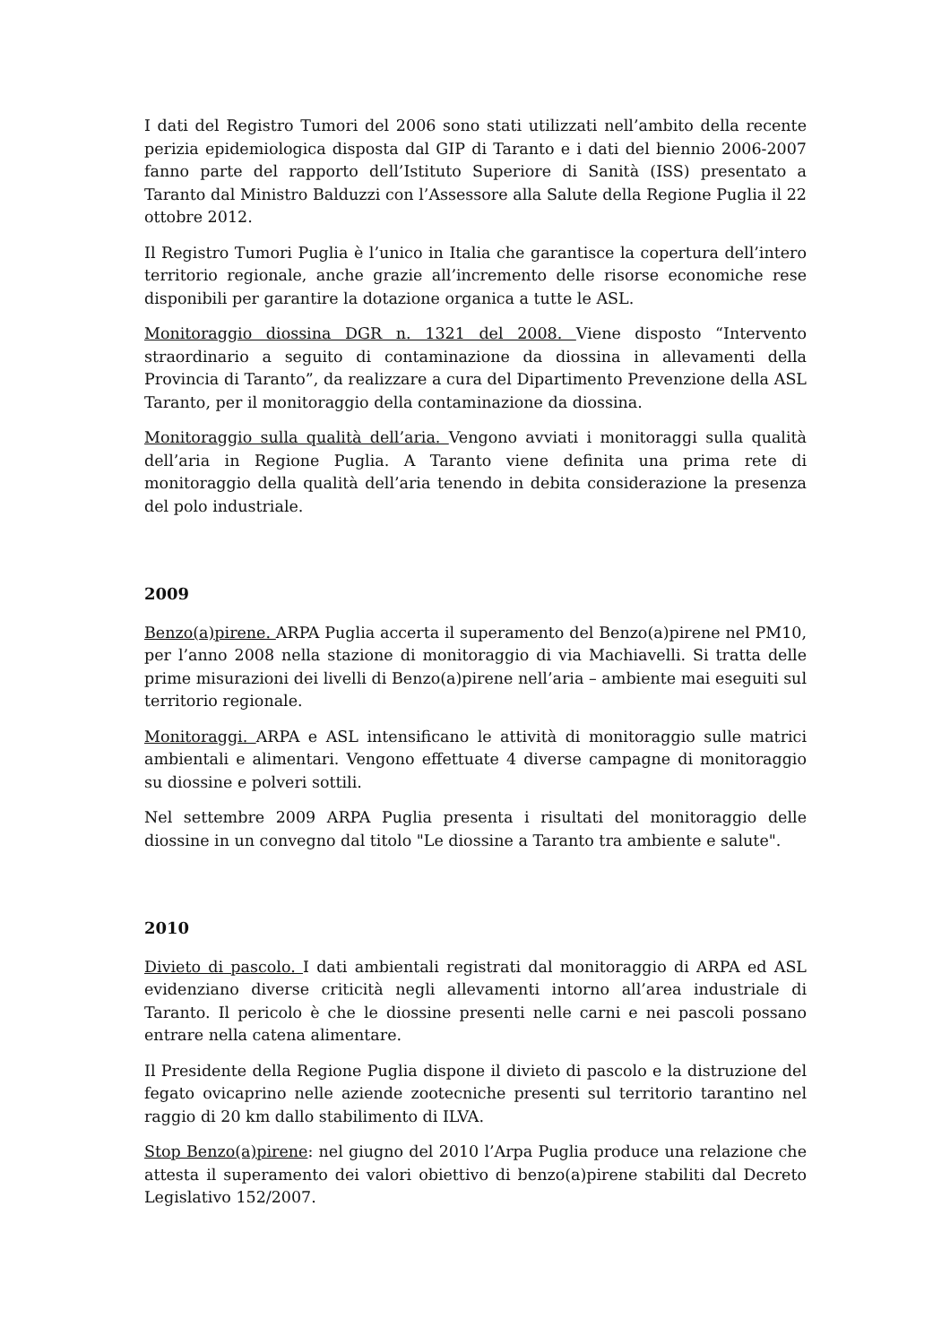I dati del Registro Tumori del 2006 sono stati utilizzati nell’ambito della recente perizia epidemiologica disposta dal GIP di Taranto e i dati del biennio 2006-2007 fanno parte del rapporto dell’Istituto Superiore di Sanità (ISS) presentato a Taranto dal Ministro Balduzzi con l’Assessore alla Salute della Regione Puglia il 22 ottobre 2012.
Il Registro Tumori Puglia è l’unico in Italia che garantisce la copertura dell’intero territorio regionale, anche grazie all’incremento delle risorse economiche rese disponibili per garantire la dotazione organica a tutte le ASL.
Monitoraggio diossina DGR n. 1321 del 2008. Viene disposto “Intervento straordinario a seguito di contaminazione da diossina in allevamenti della Provincia di Taranto”, da realizzare a cura del Dipartimento Prevenzione della ASL Taranto, per il monitoraggio della contaminazione da diossina.
Monitoraggio sulla qualità dell’aria. Vengono avviati i monitoraggi sulla qualità dell’aria in Regione Puglia. A Taranto viene definita una prima rete di monitoraggio della qualità dell’aria tenendo in debita considerazione la presenza del polo industriale.
2009
Benzo(a)pirene. ARPA Puglia accerta il superamento del Benzo(a)pirene nel PM10, per l’anno 2008 nella stazione di monitoraggio di via Machiavelli. Si tratta delle prime misurazioni dei livelli di Benzo(a)pirene nell’aria – ambiente mai eseguiti sul territorio regionale.
Monitoraggi. ARPA e ASL intensificano le attività di monitoraggio sulle matrici ambientali e alimentari. Vengono effettuate 4 diverse campagne di monitoraggio su diossine e polveri sottili.
Nel settembre 2009 ARPA Puglia presenta i risultati del monitoraggio delle diossine in un convegno dal titolo "Le diossine a Taranto tra ambiente e salute".
2010
Divieto di pascolo. I dati ambientali registrati dal monitoraggio di ARPA ed ASL evidenziano diverse criticità negli allevamenti intorno all’area industriale di Taranto. Il pericolo è che le diossine presenti nelle carni e nei pascoli possano entrare nella catena alimentare.
Il Presidente della Regione Puglia dispone il divieto di pascolo e la distruzione del fegato ovicaprino nelle aziende zootecniche presenti sul territorio tarantino nel raggio di 20 km dallo stabilimento di ILVA.
Stop Benzo(a)pirene: nel giugno del 2010 l’Arpa Puglia produce una relazione che attesta il superamento dei valori obiettivo di benzo(a)pirene stabiliti dal Decreto Legislativo 152/2007.